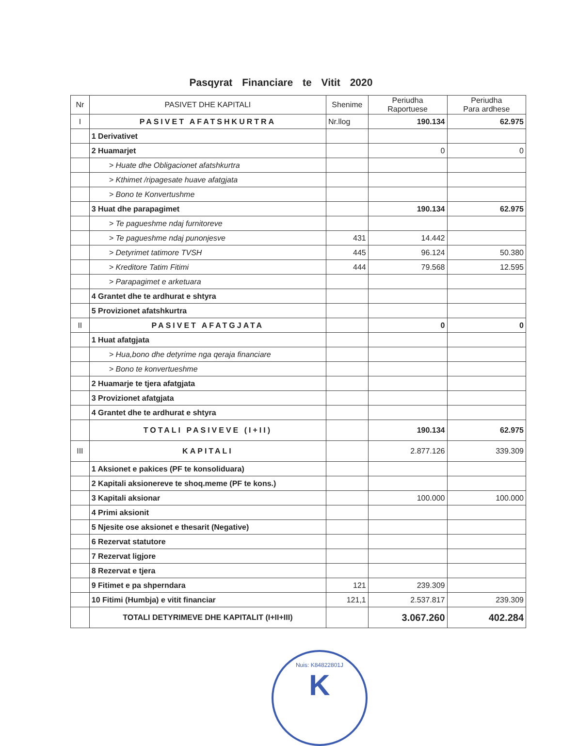Pasqyrat Financiare te Vitit 2020
| Nr | PASIVET DHE KAPITALI | Shenime | Periudha Raportuese | Periudha Para ardhese |
| --- | --- | --- | --- | --- |
| I | PASIVET AFATSHKURTRA | Nr.llog | 190.134 | 62.975 |
| | 1 Derivativet | | | |
| | 2 Huamarjet | | 0 | 0 |
| | > Huate dhe Obligacionet afatshkurtra | | | |
| | > Kthimet /ripagesate huave afatgjata | | | |
| | > Bono te Konvertushme | | | |
| | 3 Huat dhe parapagimet | | 190.134 | 62.975 |
| | > Te pagueshme ndaj furnitoreve | | | |
| | > Te pagueshme ndaj punonjesve | 431 | 14.442 | |
| | > Detyrimet tatimore TVSH | 445 | 96.124 | 50.380 |
| | > Kreditore Tatim Fitimi | 444 | 79.568 | 12.595 |
| | > Parapagimet e arketuara | | | |
| | 4 Grantet dhe te ardhurat e shtyra | | | |
| | 5 Provizionet afatshkurtra | | | |
| II | PASIVET AFATGJATA | | 0 | 0 |
| | 1 Huat afatgjata | | | |
| | > Hua,bono dhe detyrime nga qeraja financiare | | | |
| | > Bono te konvertueshme | | | |
| | 2 Huamarje te tjera afatgjata | | | |
| | 3 Provizionet afatgjata | | | |
| | 4 Grantet dhe te ardhurat e shtyra | | | |
| | TOTALI PASIVEVE (I+II) | | 190.134 | 62.975 |
| III | KAPITALI | | 2.877.126 | 339.309 |
| | 1 Aksionet e pakices (PF te konsoliduara) | | | |
| | 2 Kapitali aksionereve te shoq.meme (PF te kons.) | | | |
| | 3 Kapitali aksionar | | 100.000 | 100.000 |
| | 4 Primi aksionit | | | |
| | 5 Njesite ose aksionet e thesarit (Negative) | | | |
| | 6 Rezervat statutore | | | |
| | 7 Rezervat ligjore | | | |
| | 8 Rezervat e tjera | | | |
| | 9 Fitimet e pa shperndara | 121 | 239.309 | |
| | 10 Fitimi (Humbja) e vitit financiar | 121,1 | 2.537.817 | 239.309 |
| | TOTALI DETYRIMEVE DHE KAPITALIT (I+II+III) | | 3.067.260 | 402.284 |
Nuis: K84822801J
K